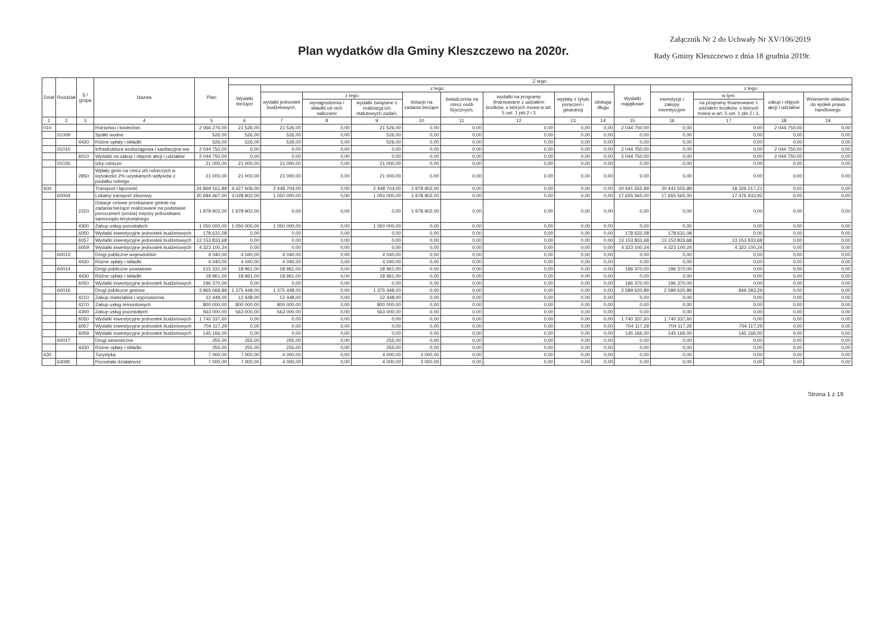Plan wydatków dla Gminy Kleszczewo na 2020r.
Załącznik Nr 2 do Uchwały Nr XV/106/2019
Rady Gminy Kleszczewo z dnia 18 grudnia 2019r.
| Dział | Rozdział | § / grupa | Nazwa | Plan | Z tego: | | | | | | | | | | | | | |
| --- | --- | --- | --- | --- | --- | --- | --- | --- | --- | --- | --- | --- | --- | --- | --- | --- | --- | --- |
| | | | | | Wydatki bieżące | z tego: | | | | | | | | Wydatki majątkowe | z tego: | | | |
| | | | | | | wydatki jednostek budżetowych, | z tego: | | dotacje na zadania bieżące | świadczenia na rzecz osób fizycznych; | wydatki na programy finansowane z udziałem środków, o których mowa w art. 5 ust. 1 pkt 2 i 3 | wypłaty z tytułu poręczeń i gwarancji | obsługa długu | | inwestycje i zakupy inwestycyjne | w tym: | zakup i objęcie akcji i udziałów | Wniesienie wkładów do spółek prawa handlowego |
| | | | | | | | wynagrodzenia i składki od nich naliczane | wydatki związane z realizacją ich statutowych zadań; | | | | | | | | na programy finansowane z udziałem środków, o których mowa w art. 5 ust. 1 pkt 2 i 3, | | |
| 1 | 2 | 3 | 4 | 5 | 6 | 7 | 8 | 9 | 10 | 11 | 12 | 13 | 14 | 15 | 16 | 17 | 18 | 19 |
| 010 | | | Rolnictwo i łowiectwo | 2 066 276,00 | 21 526,00 | 21 526,00 | 0,00 | 21 526,00 | 0,00 | 0,00 | 0,00 | 0,00 | 0,00 | 2 044 750,00 | 0,00 | 0,00 | 2 044 750,00 | 0,00 |
| | 01009 | | Spółki wodne | 526,00 | 526,00 | 526,00 | 0,00 | 526,00 | 0,00 | 0,00 | 0,00 | 0,00 | 0,00 | 0,00 | 0,00 | 0,00 | 0,00 | 0,00 |
| | | 4430 | Różne opłaty i składki | 526,00 | 526,00 | 526,00 | 0,00 | 526,00 | 0,00 | 0,00 | 0,00 | 0,00 | 0,00 | 0,00 | 0,00 | 0,00 | 0,00 | 0,00 |
| | 01010 | | Infrastruktura wodociągowa i sanitacyjna wsi | 2 044 750,00 | 0,00 | 0,00 | 0,00 | 0,00 | 0,00 | 0,00 | 0,00 | 0,00 | 0,00 | 2 044 750,00 | 0,00 | 0,00 | 2 044 750,00 | 0,00 |
| | | 6010 | Wydatki na zakup i objęcie akcji i udziałów | 2 044 750,00 | 0,00 | 0,00 | 0,00 | 0,00 | 0,00 | 0,00 | 0,00 | 0,00 | 0,00 | 2 044 750,00 | 0,00 | 0,00 | 2 044 750,00 | 0,00 |
| | 01030 | | Izby rolnicze | 21 000,00 | 21 000,00 | 21 000,00 | 0,00 | 21 000,00 | 0,00 | 0,00 | 0,00 | 0,00 | 0,00 | 0,00 | 0,00 | 0,00 | 0,00 | 0,00 |
| | | 2850 | Wpłaty gmin na rzecz izb rolniczych w wysokości 2% uzyskanych wpływów z podatku rolnego | 21 000,00 | 21 000,00 | 21 000,00 | 0,00 | 21 000,00 | 0,00 | 0,00 | 0,00 | 0,00 | 0,00 | 0,00 | 0,00 | 0,00 | 0,00 | 0,00 |
| 600 | | | Transport i łączność | 24 869 161,89 | 4 427 606,00 | 2 448 704,00 | 0,00 | 2 448 704,00 | 1 978 902,00 | 0,00 | 0,00 | 0,00 | 0,00 | 20 441 555,89 | 20 441 555,89 | 18 326 217,21 | 0,00 | 0,00 |
| | 60004 | | Lokalny transport zbiorowy | 20 684 467,00 | 3 028 902,00 | 1 050 000,00 | 0,00 | 1 050 000,00 | 1 978 902,00 | 0,00 | 0,00 | 0,00 | 0,00 | 17 655 565,00 | 17 655 565,00 | 17 476 933,92 | 0,00 | 0,00 |
| | | 2310 | Dotacje celowe przekazane gminie na zadania bieżące realizowane na podstawie porozumień (umów) między jednostkami samorządu terytorialnego | 1 978 902,00 | 1 978 902,00 | 0,00 | 0,00 | 0,00 | 1 978 902,00 | 0,00 | 0,00 | 0,00 | 0,00 | 0,00 | 0,00 | 0,00 | 0,00 | 0,00 |
| | | 4300 | Zakup usług pozostałych | 1 050 000,00 | 1 050 000,00 | 1 050 000,00 | 0,00 | 1 050 000,00 | 0,00 | 0,00 | 0,00 | 0,00 | 0,00 | 0,00 | 0,00 | 0,00 | 0,00 | 0,00 |
| | | 6050 | Wydatki inwestycyjne jednostek budżetowych | 178 631,08 | 0,00 | 0,00 | 0,00 | 0,00 | 0,00 | 0,00 | 0,00 | 0,00 | 0,00 | 178 631,08 | 178 631,08 | 0,00 | 0,00 | 0,00 |
| | | 6057 | Wydatki inwestycyjne jednostek budżetowych | 13 153 833,68 | 0,00 | 0,00 | 0,00 | 0,00 | 0,00 | 0,00 | 0,00 | 0,00 | 0,00 | 13 153 833,68 | 13 153 833,68 | 13 153 833,68 | 0,00 | 0,00 |
| | | 6059 | Wydatki inwestycyjne jednostek budżetowych | 4 323 100,24 | 0,00 | 0,00 | 0,00 | 0,00 | 0,00 | 0,00 | 0,00 | 0,00 | 0,00 | 4 323 100,24 | 4 323 100,24 | 4 323 100,24 | 0,00 | 0,00 |
| | 60013 | | Drogi publiczne wojewódzkie | 4 040,00 | 4 040,00 | 4 040,00 | 0,00 | 4 040,00 | 0,00 | 0,00 | 0,00 | 0,00 | 0,00 | 0,00 | 0,00 | 0,00 | 0,00 | 0,00 |
| | | 4430 | Różne opłaty i składki | 4 040,00 | 4 040,00 | 4 040,00 | 0,00 | 4 040,00 | 0,00 | 0,00 | 0,00 | 0,00 | 0,00 | 0,00 | 0,00 | 0,00 | 0,00 | 0,00 |
| | 60014 | | Drogi publiczne powiatowe | 215 331,00 | 18 961,00 | 18 961,00 | 0,00 | 18 961,00 | 0,00 | 0,00 | 0,00 | 0,00 | 0,00 | 196 370,00 | 196 370,00 | 0,00 | 0,00 | 0,00 |
| | | 4430 | Różne opłaty i składki | 18 961,00 | 18 961,00 | 18 961,00 | 0,00 | 18 961,00 | 0,00 | 0,00 | 0,00 | 0,00 | 0,00 | 0,00 | 0,00 | 0,00 | 0,00 | 0,00 |
| | | 6050 | Wydatki inwestycyjne jednostek budżetowych | 196 370,00 | 0,00 | 0,00 | 0,00 | 0,00 | 0,00 | 0,00 | 0,00 | 0,00 | 0,00 | 196 370,00 | 196 370,00 | 0,00 | 0,00 | 0,00 |
| | 60016 | | Drogi publiczne gminne | 3 965 068,89 | 1 375 448,00 | 1 375 448,00 | 0,00 | 1 375 448,00 | 0,00 | 0,00 | 0,00 | 0,00 | 0,00 | 2 589 620,89 | 2 589 620,89 | 849 283,29 | 0,00 | 0,00 |
| | | 4210 | Zakup materiałów i wyposażenia | 12 448,00 | 12 448,00 | 12 448,00 | 0,00 | 12 448,00 | 0,00 | 0,00 | 0,00 | 0,00 | 0,00 | 0,00 | 0,00 | 0,00 | 0,00 | 0,00 |
| | | 4270 | Zakup usług remontowych | 800 000,00 | 800 000,00 | 800 000,00 | 0,00 | 800 000,00 | 0,00 | 0,00 | 0,00 | 0,00 | 0,00 | 0,00 | 0,00 | 0,00 | 0,00 | 0,00 |
| | | 4300 | Zakup usług pozostałych | 563 000,00 | 563 000,00 | 563 000,00 | 0,00 | 563 000,00 | 0,00 | 0,00 | 0,00 | 0,00 | 0,00 | 0,00 | 0,00 | 0,00 | 0,00 | 0,00 |
| | | 6050 | Wydatki inwestycyjne jednostek budżetowych | 1 740 337,60 | 0,00 | 0,00 | 0,00 | 0,00 | 0,00 | 0,00 | 0,00 | 0,00 | 0,00 | 1 740 337,60 | 1 740 337,60 | 0,00 | 0,00 | 0,00 |
| | | 6057 | Wydatki inwestycyjne jednostek budżetowych | 704 117,29 | 0,00 | 0,00 | 0,00 | 0,00 | 0,00 | 0,00 | 0,00 | 0,00 | 0,00 | 704 117,29 | 704 117,29 | 704 117,29 | 0,00 | 0,00 |
| | | 6059 | Wydatki inwestycyjne jednostek budżetowych | 145 166,00 | 0,00 | 0,00 | 0,00 | 0,00 | 0,00 | 0,00 | 0,00 | 0,00 | 0,00 | 145 166,00 | 145 166,00 | 145 166,00 | 0,00 | 0,00 |
| | 60017 | | Drogi wewnetrzne | 255,00 | 255,00 | 255,00 | 0,00 | 255,00 | 0,00 | 0,00 | 0,00 | 0,00 | 0,00 | 0,00 | 0,00 | 0,00 | 0,00 | 0,00 |
| | | 4430 | Różne opłaty i składki | 255,00 | 255,00 | 255,00 | 0,00 | 255,00 | 0,00 | 0,00 | 0,00 | 0,00 | 0,00 | 0,00 | 0,00 | 0,00 | 0,00 | 0,00 |
| 630 | | | Turystyka | 7 000,00 | 7 000,00 | 4 000,00 | 0,00 | 4 000,00 | 3 000,00 | 0,00 | 0,00 | 0,00 | 0,00 | 0,00 | 0,00 | 0,00 | 0,00 | 0,00 |
| | 63095 | | Pozostała działalność | 7 000,00 | 7 000,00 | 4 000,00 | 0,00 | 4 000,00 | 3 000,00 | 0,00 | 0,00 | 0,00 | 0,00 | 0,00 | 0,00 | 0,00 | 0,00 | 0,00 |
Strona 1 z 19